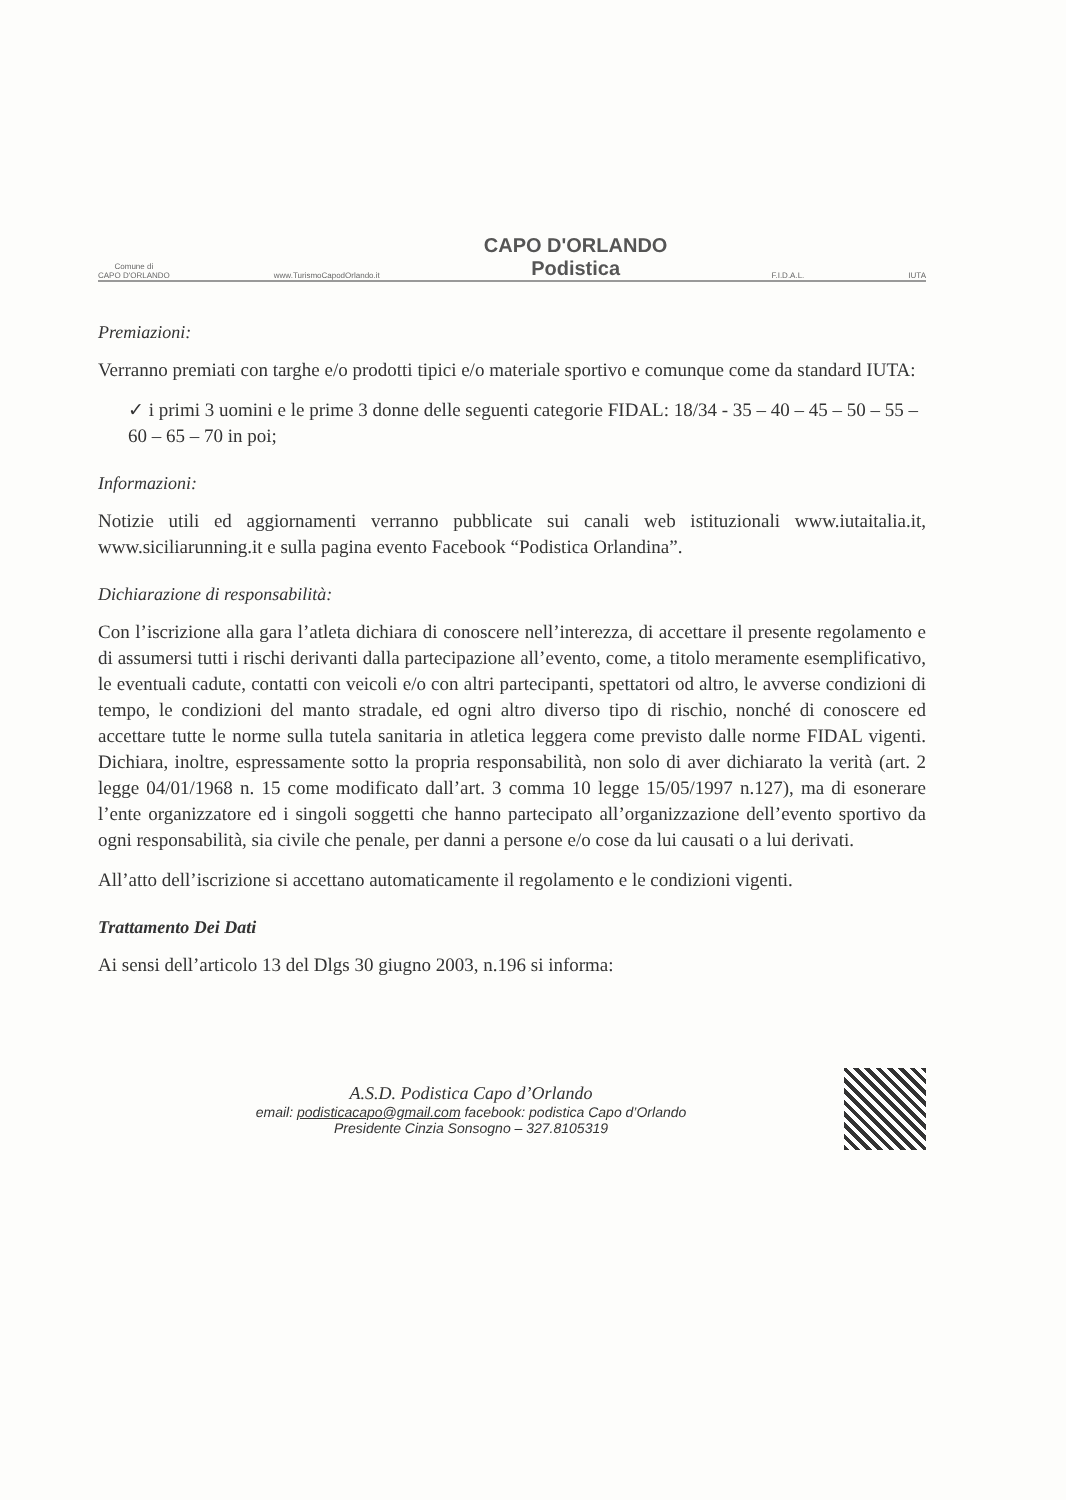Comune di
CAPO D'ORLANDO
www.TurismoCapodOrlando.it
CAPO D'ORLANDO
Podistica
F.I.D.A.L.
IUTA
Premiazioni:
Verranno premiati con targhe e/o prodotti tipici e/o materiale sportivo e comunque come da standard IUTA:
✓ i primi 3 uomini e le prime 3 donne delle seguenti categorie FIDAL: 18/34 - 35 – 40 – 45 – 50 – 55 –60 – 65 – 70 in poi;
Informazioni:
Notizie utili ed aggiornamenti verranno pubblicate sui canali web istituzionali www.iutaitalia.it, www.siciliarunning.it e sulla pagina evento Facebook “Podistica Orlandina”.
Dichiarazione di responsabilità:
Con l’iscrizione alla gara l’atleta dichiara di conoscere nell’interezza, di accettare il presente regolamento e di assumersi tutti i rischi derivanti dalla partecipazione all’evento, come, a titolo meramente esemplificativo, le eventuali cadute, contatti con veicoli e/o con altri partecipanti, spettatori od altro, le avverse condizioni di tempo, le condizioni del manto stradale, ed ogni altro diverso tipo di rischio, nonché di conoscere ed accettare tutte le norme sulla tutela sanitaria in atletica leggera come previsto dalle norme FIDAL vigenti. Dichiara, inoltre, espressamente sotto la propria responsabilità, non solo di aver dichiarato la verità (art. 2 legge 04/01/1968 n. 15 come modificato dall’art. 3 comma 10 legge 15/05/1997 n.127), ma di esonerare l’ente organizzatore ed i singoli soggetti che hanno partecipato all’organizzazione dell’evento sportivo da ogni responsabilità, sia civile che penale, per danni a persone e/o cose da lui causati o a lui derivati.
All’atto dell’iscrizione si accettano automaticamente il regolamento e le condizioni vigenti.
Trattamento Dei Dati
Ai sensi dell’articolo 13 del Dlgs 30 giugno 2003, n.196 si informa:
A.S.D. Podistica Capo d’Orlando
email: podisticacapo@gmail.com facebook: podistica Capo d’Orlando
Presidente Cinzia Sonsogno – 327.8105319